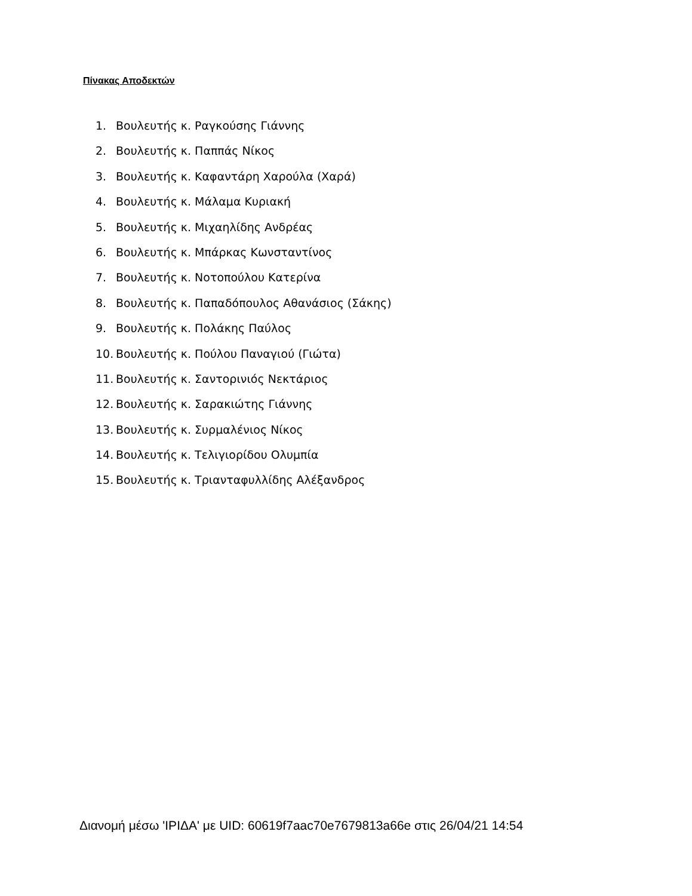Πίνακας Αποδεκτών
1. Βουλευτής κ. Ραγκούσης Γιάννης
2. Βουλευτής κ. Παππάς Νίκος
3. Βουλευτής κ. Καφαντάρη Χαρούλα (Χαρά)
4. Βουλευτής κ. Μάλαμα Κυριακή
5. Βουλευτής κ. Μιχαηλίδης Ανδρέας
6. Βουλευτής κ. Μπάρκας Κωνσταντίνος
7. Βουλευτής κ. Νοτοπούλου Κατερίνα
8. Βουλευτής κ. Παπαδόπουλος Αθανάσιος (Σάκης)
9. Βουλευτής κ. Πολάκης Παύλος
10. Βουλευτής κ. Πούλου Παναγιού (Γιώτα)
11. Βουλευτής κ. Σαντορινιός Νεκτάριος
12. Βουλευτής κ. Σαρακιώτης Γιάννης
13. Βουλευτής κ. Συρμαλένιος Νίκος
14. Βουλευτής κ. Τελιγιορίδου Ολυμπία
15. Βουλευτής κ. Τριανταφυλλίδης Αλέξανδρος
Διανομή μέσω 'ΙΡΙΔΑ' με UID: 60619f7aac70e7679813a66e στις 26/04/21 14:54